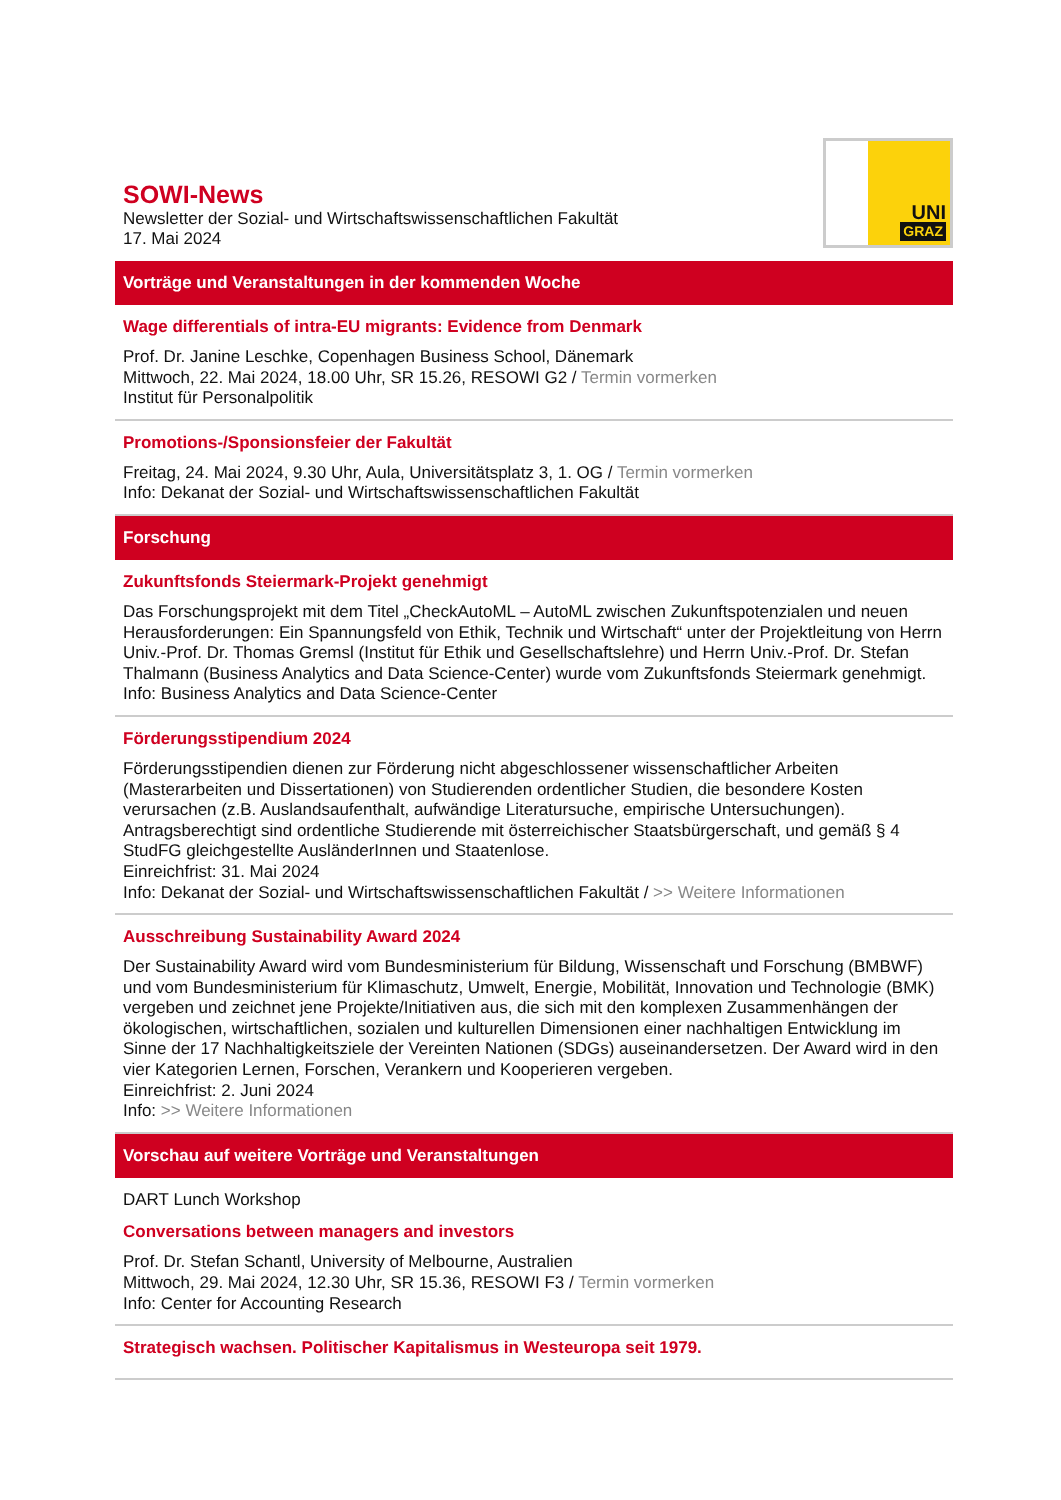SOWI-News
Newsletter der Sozial- und Wirtschaftswissenschaftlichen Fakultät
17. Mai 2024
UNI
GRAZ
Vorträge und Veranstaltungen in der kommenden Woche
Wage differentials of intra-EU migrants: Evidence from Denmark
Prof. Dr. Janine Leschke, Copenhagen Business School, Dänemark
Mittwoch, 22. Mai 2024, 18.00 Uhr, SR 15.26, RESOWI G2 / Termin vormerken
Institut für Personalpolitik
Promotions-/Sponsionsfeier der Fakultät
Freitag, 24. Mai 2024, 9.30 Uhr, Aula, Universitätsplatz 3, 1. OG / Termin vormerken
Info: Dekanat der Sozial- und Wirtschaftswissenschaftlichen Fakultät
Forschung
Zukunftsfonds Steiermark-Projekt genehmigt
Das Forschungsprojekt mit dem Titel „CheckAutoML – AutoML zwischen Zukunftspotenzialen und neuen Herausforderungen: Ein Spannungsfeld von Ethik, Technik und Wirtschaft“ unter der Projektleitung von Herrn Univ.-Prof. Dr. Thomas Gremsl (Institut für Ethik und Gesellschaftslehre) und Herrn Univ.-Prof. Dr. Stefan Thalmann (Business Analytics and Data Science-Center) wurde vom Zukunftsfonds Steiermark genehmigt.
Info: Business Analytics and Data Science-Center
Förderungsstipendium 2024
Förderungsstipendien dienen zur Förderung nicht abgeschlossener wissenschaftlicher Arbeiten (Masterarbeiten und Dissertationen) von Studierenden ordentlicher Studien, die besondere Kosten verursachen (z.B. Auslandsaufenthalt, aufwändige Literatursuche, empirische Untersuchungen). Antragsberechtigt sind ordentliche Studierende mit österreichischer Staatsbürgerschaft, und gemäß § 4 StudFG gleichgestellte AusländerInnen und Staatenlose.
Einreichfrist: 31. Mai 2024
Info: Dekanat der Sozial- und Wirtschaftswissenschaftlichen Fakultät / >> Weitere Informationen
Ausschreibung Sustainability Award 2024
Der Sustainability Award wird vom Bundesministerium für Bildung, Wissenschaft und Forschung (BMBWF) und vom Bundesministerium für Klimaschutz, Umwelt, Energie, Mobilität, Innovation und Technologie (BMK) vergeben und zeichnet jene Projekte/Initiativen aus, die sich mit den komplexen Zusammenhängen der ökologischen, wirtschaftlichen, sozialen und kulturellen Dimensionen einer nachhaltigen Entwicklung im Sinne der 17 Nachhaltigkeitsziele der Vereinten Nationen (SDGs) auseinandersetzen. Der Award wird in den vier Kategorien Lernen, Forschen, Verankern und Kooperieren vergeben.
Einreichfrist: 2. Juni 2024
Info: >> Weitere Informationen
Vorschau auf weitere Vorträge und Veranstaltungen
DART Lunch Workshop
Conversations between managers and investors
Prof. Dr. Stefan Schantl, University of Melbourne, Australien
Mittwoch, 29. Mai 2024, 12.30 Uhr, SR 15.36, RESOWI F3 / Termin vormerken
Info: Center for Accounting Research
Strategisch wachsen. Politischer Kapitalismus in Westeuropa seit 1979.